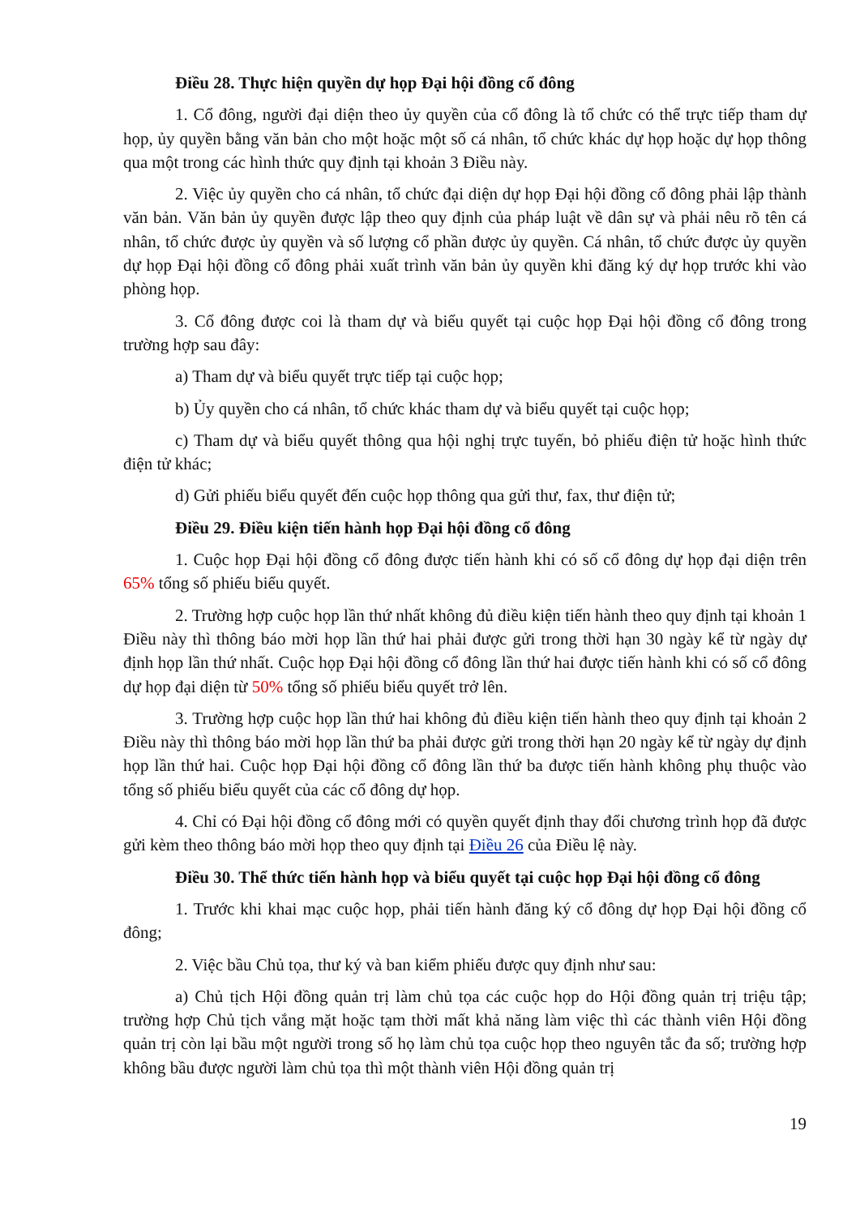Điều 28. Thực hiện quyền dự họp Đại hội đồng cổ đông
1. Cổ đông, người đại diện theo ủy quyền của cổ đông là tổ chức có thể trực tiếp tham dự họp, ủy quyền bằng văn bản cho một hoặc một số cá nhân, tổ chức khác dự họp hoặc dự họp thông qua một trong các hình thức quy định tại khoản 3 Điều này.
2. Việc ủy quyền cho cá nhân, tổ chức đại diện dự họp Đại hội đồng cổ đông phải lập thành văn bản. Văn bản ủy quyền được lập theo quy định của pháp luật về dân sự và phải nêu rõ tên cá nhân, tổ chức được ủy quyền và số lượng cổ phần được ủy quyền. Cá nhân, tổ chức được ủy quyền dự họp Đại hội đồng cổ đông phải xuất trình văn bản ủy quyền khi đăng ký dự họp trước khi vào phòng họp.
3. Cổ đông được coi là tham dự và biểu quyết tại cuộc họp Đại hội đồng cổ đông trong trường hợp sau đây:
a) Tham dự và biểu quyết trực tiếp tại cuộc họp;
b) Ủy quyền cho cá nhân, tổ chức khác tham dự và biểu quyết tại cuộc họp;
c) Tham dự và biểu quyết thông qua hội nghị trực tuyến, bỏ phiếu điện tử hoặc hình thức điện tử khác;
d) Gửi phiếu biểu quyết đến cuộc họp thông qua gửi thư, fax, thư điện tử;
Điều 29. Điều kiện tiến hành họp Đại hội đồng cổ đông
1. Cuộc họp Đại hội đồng cổ đông được tiến hành khi có số cổ đông dự họp đại diện trên 65% tổng số phiếu biểu quyết.
2. Trường hợp cuộc họp lần thứ nhất không đủ điều kiện tiến hành theo quy định tại khoản 1 Điều này thì thông báo mời họp lần thứ hai phải được gửi trong thời hạn 30 ngày kể từ ngày dự định họp lần thứ nhất. Cuộc họp Đại hội đồng cổ đông lần thứ hai được tiến hành khi có số cổ đông dự họp đại diện từ 50% tổng số phiếu biểu quyết trở lên.
3. Trường hợp cuộc họp lần thứ hai không đủ điều kiện tiến hành theo quy định tại khoản 2 Điều này thì thông báo mời họp lần thứ ba phải được gửi trong thời hạn 20 ngày kể từ ngày dự định họp lần thứ hai. Cuộc họp Đại hội đồng cổ đông lần thứ ba được tiến hành không phụ thuộc vào tổng số phiếu biểu quyết của các cổ đông dự họp.
4. Chỉ có Đại hội đồng cổ đông mới có quyền quyết định thay đổi chương trình họp đã được gửi kèm theo thông báo mời họp theo quy định tại Điều 26 của Điều lệ này.
Điều 30. Thể thức tiến hành họp và biểu quyết tại cuộc họp Đại hội đồng cổ đông
1. Trước khi khai mạc cuộc họp, phải tiến hành đăng ký cổ đông dự họp Đại hội đồng cổ đông;
2. Việc bầu Chủ tọa, thư ký và ban kiểm phiếu được quy định như sau:
a) Chủ tịch Hội đồng quản trị làm chủ tọa các cuộc họp do Hội đồng quản trị triệu tập; trường hợp Chủ tịch vắng mặt hoặc tạm thời mất khả năng làm việc thì các thành viên Hội đồng quản trị còn lại bầu một người trong số họ làm chủ tọa cuộc họp theo nguyên tắc đa số; trường hợp không bầu được người làm chủ tọa thì một thành viên Hội đồng quản trị
19